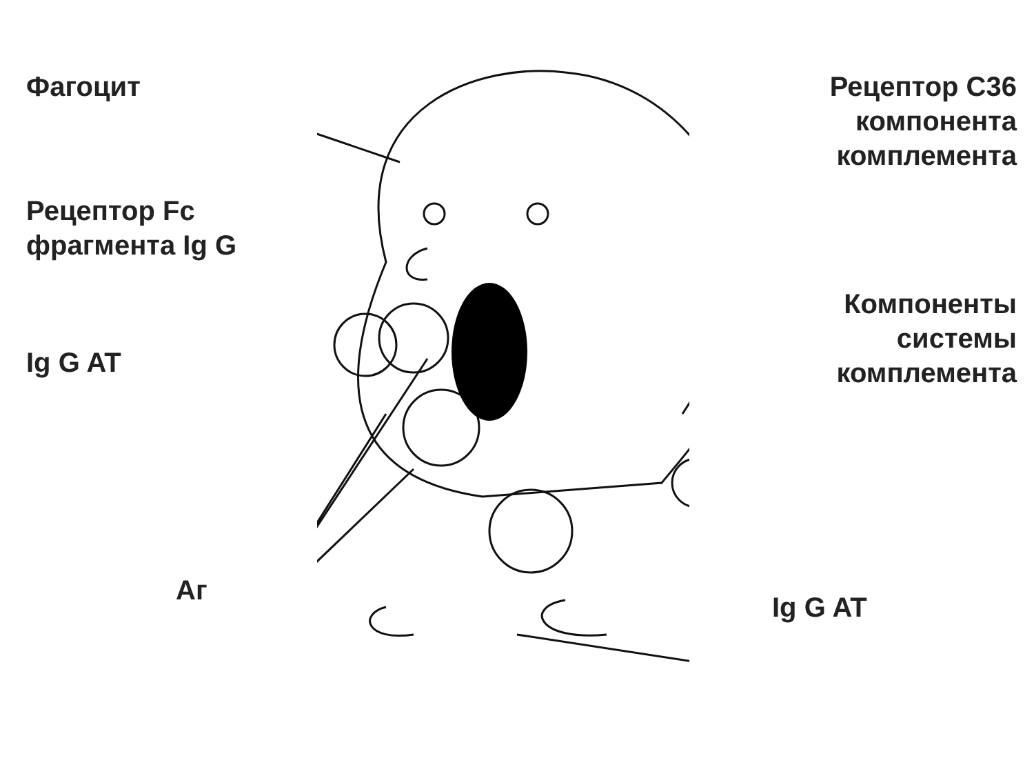Фагоцит
Рецептор Fc
фрагмента Ig G
Ig G AT
Аг
Рецептор С36
компонента
комплемента
Компоненты
системы
комплемента
Ig G AT